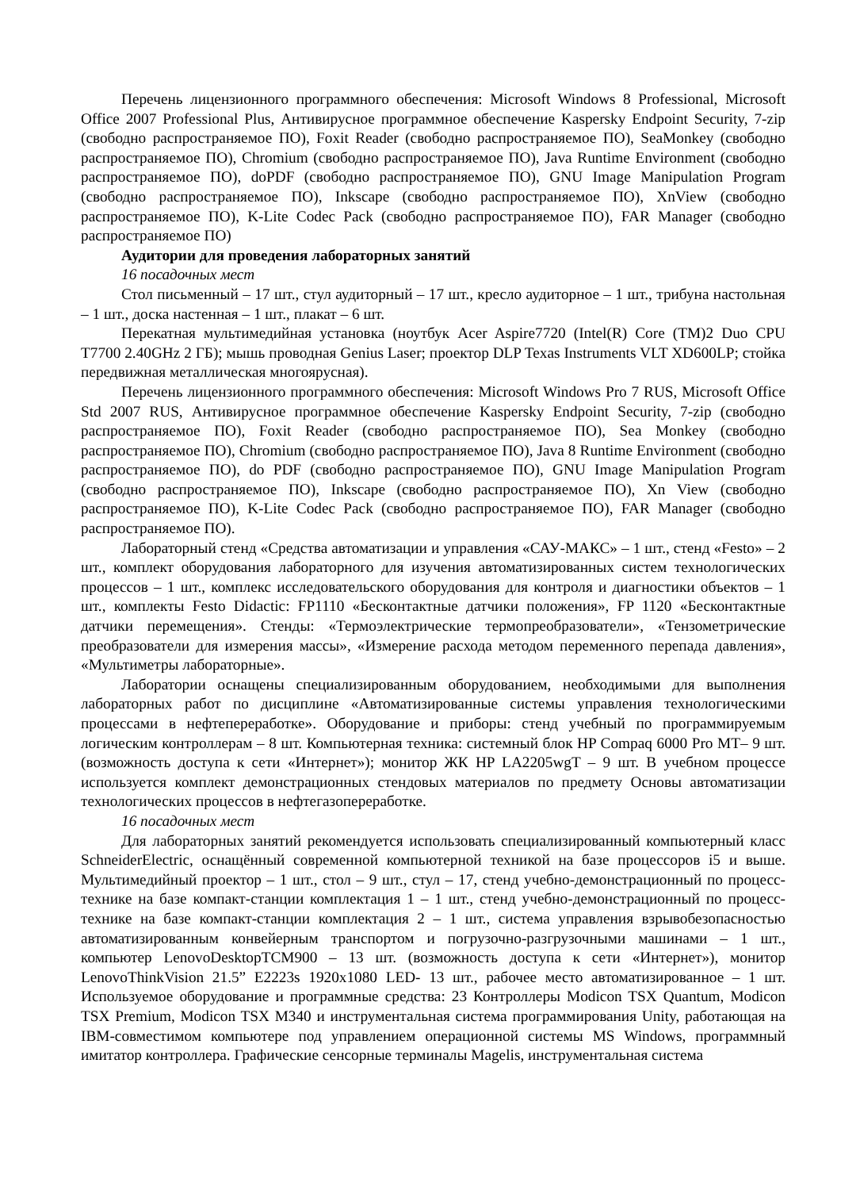Перечень лицензионного программного обеспечения: Microsoft Windows 8 Professional, Microsoft Office 2007 Professional Plus, Антивирусное программное обеспечение Kaspersky Endpoint Security, 7-zip (свободно распространяемое ПО), Foxit Reader (свободно распространяемое ПО), SeaMonkey (свободно распространяемое ПО), Chromium (свободно распространяемое ПО), Java Runtime Environment (свободно распространяемое ПО), doPDF (свободно распространяемое ПО), GNU Image Manipulation Program (свободно распространяемое ПО), Inkscape (свободно распространяемое ПО), XnView (свободно распространяемое ПО), K-Lite Codec Pack (свободно распространяемое ПО), FAR Manager (свободно распространяемое ПО)
Аудитории для проведения лабораторных занятий
16 посадочных мест
Стол письменный – 17 шт., стул аудиторный – 17 шт., кресло аудиторное – 1 шт., трибуна настольная – 1 шт., доска настенная – 1 шт., плакат – 6 шт.
Перекатная мультимедийная установка (ноутбук Acer Aspire7720 (Intel(R) Core (TM)2 Duo CPU T7700 2.40GHz 2 ГБ); мышь проводная Genius Laser; проектор DLP Texas Instruments VLT XD600LP; стойка передвижная металлическая многоярусная).
Перечень лицензионного программного обеспечения: Microsoft Windows Pro 7 RUS, Microsoft Office Std 2007 RUS, Антивирусное программное обеспечение Kaspersky Endpoint Security, 7-zip (свободно распространяемое ПО), Foxit Reader (свободно распространяемое ПО), Sea Monkey (свободно распространяемое ПО), Chromium (свободно распространяемое ПО), Java 8 Runtime Environment (свободно распространяемое ПО), do PDF (свободно распространяемое ПО), GNU Image Manipulation Program (свободно распространяемое ПО), Inkscape (свободно распространяемое ПО), Xn View (свободно распространяемое ПО), K-Lite Codec Pack (свободно распространяемое ПО), FAR Manager (свободно распространяемое ПО).
Лабораторный стенд «Средства автоматизации и управления «САУ-МАКС» – 1 шт., стенд «Festo» – 2 шт., комплект оборудования лабораторного для изучения автоматизированных систем технологических процессов – 1 шт., комплекс исследовательского оборудования для контроля и диагностики объектов – 1 шт., комплекты Festo Didactic: FP1110 «Бесконтактные датчики положения», FP 1120 «Бесконтактные датчики перемещения». Стенды: «Термоэлектрические термопреобразователи», «Тензометрические преобразователи для измерения массы», «Измерение расхода методом переменного перепада давления», «Мультиметры лабораторные».
Лаборатории оснащены специализированным оборудованием, необходимыми для выполнения лабораторных работ по дисциплине «Автоматизированные системы управления технологическими процессами в нефтепереработке». Оборудование и приборы: стенд учебный по программируемым логическим контроллерам – 8 шт. Компьютерная техника: системный блок HP Compaq 6000 Pro MT– 9 шт. (возможность доступа к сети «Интернет»); монитор ЖК HP LA2205wgT – 9 шт. В учебном процессе используется комплект демонстрационных стендовых материалов по предмету Основы автоматизации технологических процессов в нефтегазопереработке.
16 посадочных мест
Для лабораторных занятий рекомендуется использовать специализированный компьютерный класс SchneiderElectric, оснащённый современной компьютерной техникой на базе процессоров i5 и выше. Мультимедийный проектор – 1 шт., стол – 9 шт., стул – 17, стенд учебно-демонстрационный по процесс-технике на базе компакт-станции комплектация 1 – 1 шт., стенд учебно-демонстрационный по процесс-технике на базе компакт-станции комплектация 2 – 1 шт., система управления взрывобезопасностью автоматизированным конвейерным транспортом и погрузочно-разгрузочными машинами – 1 шт., компьютер LenovoDesktopTCM900 – 13 шт. (возможность доступа к сети «Интернет»), монитор LenovoThinkVision 21.5” E2223s 1920x1080 LED- 13 шт., рабочее место автоматизированное – 1 шт. Используемое оборудование и программные средства: 23 Контроллеры Modicon TSX Quantum, Modicon TSX Premium, Modicon TSX M340 и инструментальная система программирования Unity, работающая на IBM-совместимом компьютере под управлением операционной системы MS Windows, программный имитатор контроллера. Графические сенсорные терминалы Magelis, инструментальная система